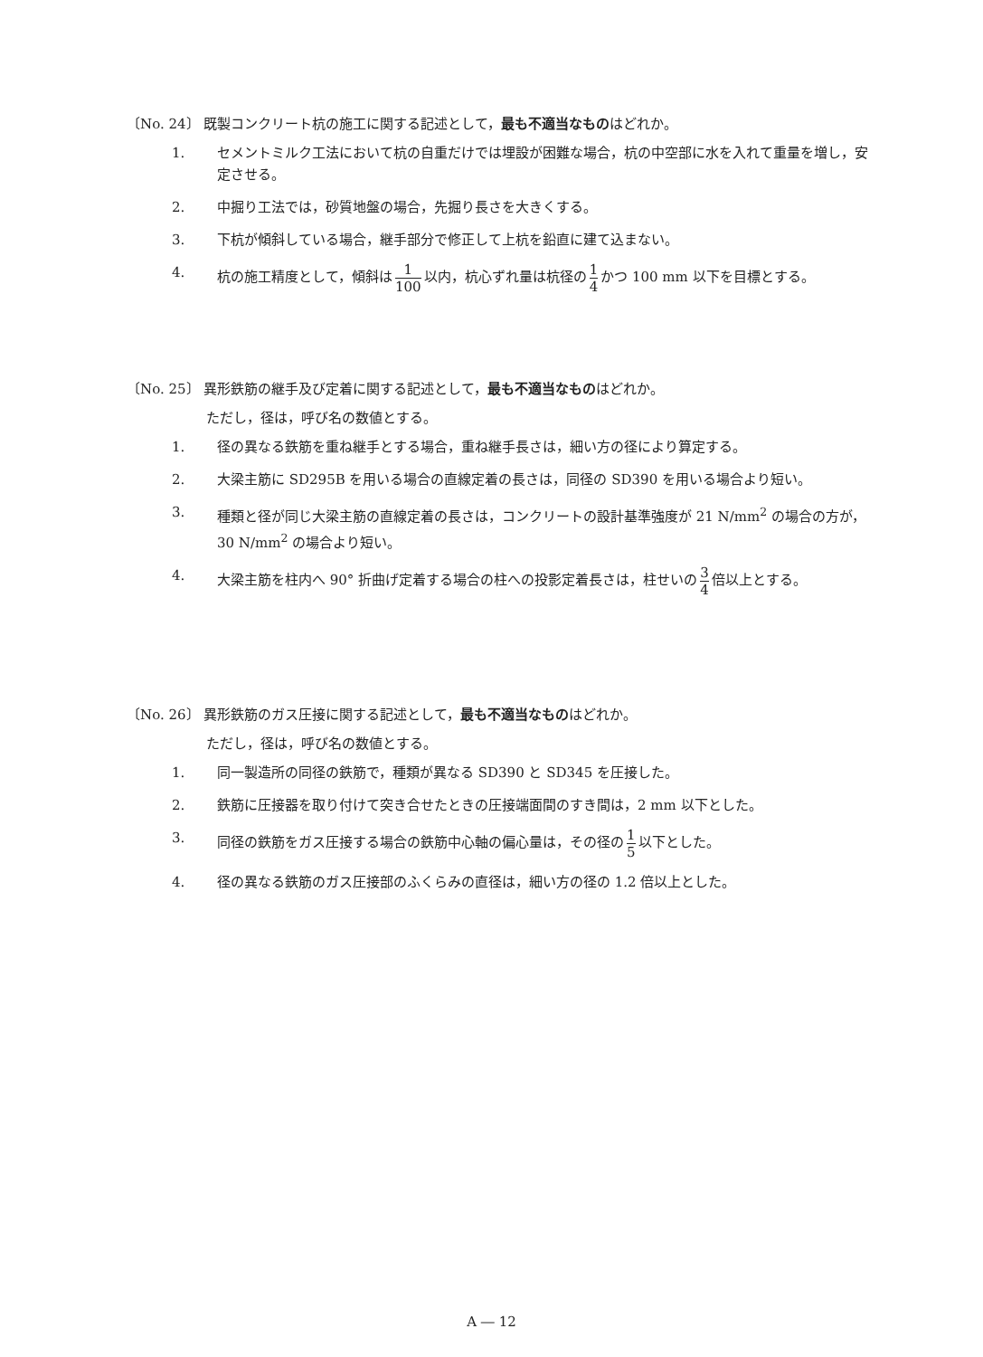〔No. 24〕 既製コンクリート杭の施工に関する記述として，最も不適当なものはどれか。
1. セメントミルク工法において杭の自重だけでは埋設が困難な場合，杭の中空部に水を入れて重量を増し，安定させる。
2. 中掘り工法では，砂質地盤の場合，先掘り長さを大きくする。
3. 下杭が傾斜している場合，継手部分で修正して上杭を鉛直に建て込まない。
4. 杭の施工精度として，傾斜は 1 100 以内，杭心ずれ量は杭径の 1 4 かつ 100 mm 以下を目標とする。
〔No. 25〕 異形鉄筋の継手及び定着に関する記述として，最も不適当なものはどれか。
ただし，径は，呼び名の数値とする。
1. 径の異なる鉄筋を重ね継手とする場合，重ね継手長さは，細い方の径により算定する。
2. 大梁主筋に SD295B を用いる場合の直線定着の長さは，同径の SD390 を用いる場合より短い。
3. 種類と径が同じ大梁主筋の直線定着の長さは，コンクリートの設計基準強度が 21 N/mm<sup>2</sup> の場合の方が，30 N/mm<sup>2</sup> の場合より短い。
4. 大梁主筋を柱内へ 90° 折曲げ定着する場合の柱への投影定着長さは，柱せいの 3 4 倍以上とする。
〔No. 26〕 異形鉄筋のガス圧接に関する記述として，最も不適当なものはどれか。
ただし，径は，呼び名の数値とする。
1. 同一製造所の同径の鉄筋で，種類が異なる SD390 と SD345 を圧接した。
2. 鉄筋に圧接器を取り付けて突き合せたときの圧接端面間のすき間は，2 mm 以下とした。
3. 同径の鉄筋をガス圧接する場合の鉄筋中心軸の偏心量は，その径の 1 5 以下とした。
4. 径の異なる鉄筋のガス圧接部のふくらみの直径は，細い方の径の 1.2 倍以上とした。
A ― 12